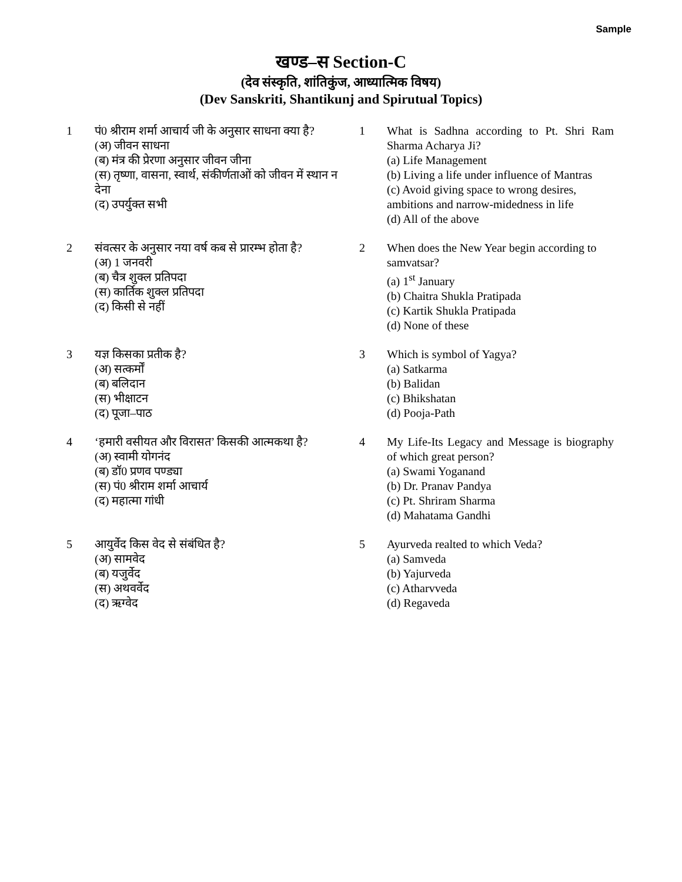Sample
खण्ड–स Section-C
(देव संस्कृति, शांतिकुंज, आध्यात्मिक विषय)
(Dev Sanskriti, Shantikunj and Spirutual Topics)
1 पं0 श्रीराम शर्मा आचार्य जी के अनुसार साधना क्या है?
(अ) जीवन साधना
(ब) मंत्र की प्रेरणा अनुसार जीवन जीना
(स) तृष्णा, वासना, स्वार्थ, संकीर्णताओं को जीवन में स्थान न देना
(द) उपर्युक्त सभी
1 What is Sadhna according to Pt. Shri Ram Sharma Acharya Ji?
(a) Life Management
(b) Living a life under influence of Mantras
(c) Avoid giving space to wrong desires, ambitions and narrow-midedness in life
(d) All of the above
2 संवत्सर के अनुसार नया वर्ष कब से प्रारम्भ होता है?
(अ) 1 जनवरी
(ब) चैत्र शुक्ल प्रतिपदा
(स) कार्तिक शुक्ल प्रतिपदा
(द) किसी से नहीं
2 When does the New Year begin according to samvatsar?
(a) 1<sup>st</sup> January
(b) Chaitra Shukla Pratipada
(c) Kartik Shukla Pratipada
(d) None of these
3 यज्ञ किसका प्रतीक है?
(अ) सत्कर्मों
(ब) बलिदान
(स) भीक्षाटन
(द) पूजा–पाठ
3 Which is symbol of Yagya?
(a) Satkarma
(b) Balidan
(c) Bhikshatan
(d) Pooja-Path
4 ‘हमारी वसीयत और विरासत’ किसकी आत्मकथा है?
(अ) स्वामी योगनंद
(ब) डॉ0 प्रणव पण्ड्या
(स) पं0 श्रीराम शर्मा आचार्य
(द) महात्मा गांधी
4 My Life-Its Legacy and Message is biography of which great person?
(a) Swami Yoganand
(b) Dr. Pranav Pandya
(c) Pt. Shriram Sharma
(d) Mahatama Gandhi
5 आयुर्वेद किस वेद से संबंधित है?
(अ) सामवेद
(ब) यजुर्वेद
(स) अथवर्वेद
(द) ऋग्वेद
5 Ayurveda realted to which Veda?
(a) Samveda
(b) Yajurveda
(c) Atharvveda
(d) Regaveda